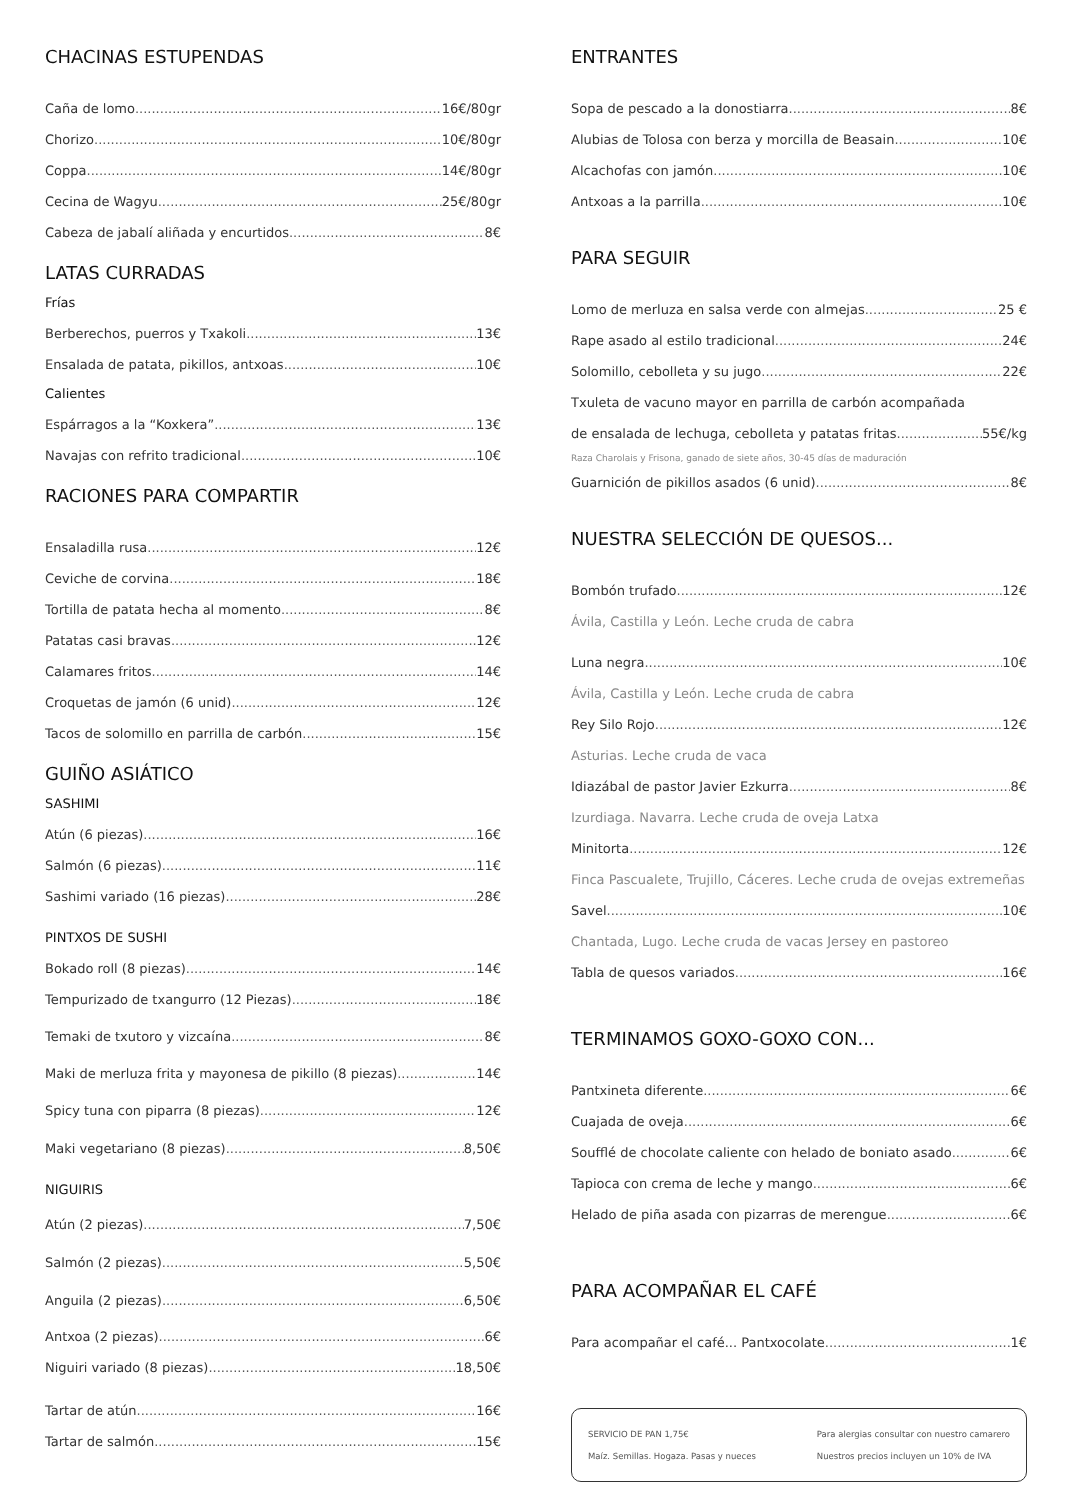CHACINAS ESTUPENDAS
Caña de lomo 16€/80gr
Chorizo 10€/80gr
Coppa 14€/80gr
Cecina de Wagyu 25€/80gr
Cabeza de jabalí aliñada y encurtidos 8€
LATAS CURRADAS
Frías
Berberechos, puerros y Txakoli 13€
Ensalada de patata, pikillos, antxoas 10€
Calientes
Espárragos a la “Koxkera” 13€
Navajas con refrito tradicional 10€
RACIONES PARA COMPARTIR
Ensaladilla rusa 12€
Ceviche de corvina 18€
Tortilla de patata hecha al momento 8€
Patatas casi bravas 12€
Calamares fritos 14€
Croquetas de jamón (6 unid) 12€
Tacos de solomillo en parrilla de carbón 15€
GUIÑO ASIÁTICO
SASHIMI
Atún (6 piezas) 16€
Salmón (6 piezas) 11€
Sashimi variado (16 piezas) 28€
PINTXOS DE SUSHI
Bokado roll (8 piezas) 14€
Tempurizado de txangurro (12 Piezas) 18€
Temaki de txutoro y vizcaína 8€
Maki de merluza frita y mayonesa de pikillo (8 piezas) 14€
Spicy tuna con piparra (8 piezas) 12€
Maki vegetariano (8 piezas) 8,50€
NIGUIRIS
Atún (2 piezas) 7,50€
Salmón (2 piezas) 5,50€
Anguila (2 piezas) 6,50€
Antxoa (2 piezas) 6€
Niguiri variado (8 piezas) 18,50€
Tartar de atún 16€
Tartar de salmón 15€
ENTRANTES
Sopa de pescado a la donostiarra 8€
Alubias de Tolosa con berza y morcilla de Beasain 10€
Alcachofas con jamón 10€
Antxoas a la parrilla 10€
PARA SEGUIR
Lomo de merluza en salsa verde con almejas 25 €
Rape asado al estilo tradicional 24€
Solomillo, cebolleta y su jugo 22€
Txuleta de vacuno mayor en parrilla de carbón acompañada
de ensalada de lechuga, cebolleta y patatas fritas 55€/kg
Raza Charolais y Frisona, ganado de siete años, 30-45 días de maduración
Guarnición de pikillos asados (6 unid) 8€
NUESTRA SELECCIÓN DE QUESOS...
Bombón trufado 12€
Ávila, Castilla y León. Leche cruda de cabra
Luna negra 10€
Ávila, Castilla y León. Leche cruda de cabra
Rey Silo Rojo 12€
Asturias. Leche cruda de vaca
Idiazábal de pastor Javier Ezkurra 8€
Izurdiaga. Navarra. Leche cruda de oveja Latxa
Minitorta 12€
Finca Pascualete, Trujillo, Cáceres. Leche cruda de ovejas extremeñas
Savel 10€
Chantada, Lugo. Leche cruda de vacas Jersey en pastoreo
Tabla de quesos variados 16€
TERMINAMOS GOXO-GOXO CON...
Pantxineta diferente 6€
Cuajada de oveja 6€
Soufflé de chocolate caliente con helado de boniato asado 6€
Tapioca con crema de leche y mango 6€
Helado de piña asada con pizarras de merengue 6€
PARA ACOMPAÑAR EL CAFÉ
Para acompañar el café... Pantxocolate 1€
SERVICIO DE PAN 1,75€
Maíz. Semillas. Hogaza. Pasas y nueces
Para alergias consultar con nuestro camarero
Nuestros precios incluyen un 10% de IVA